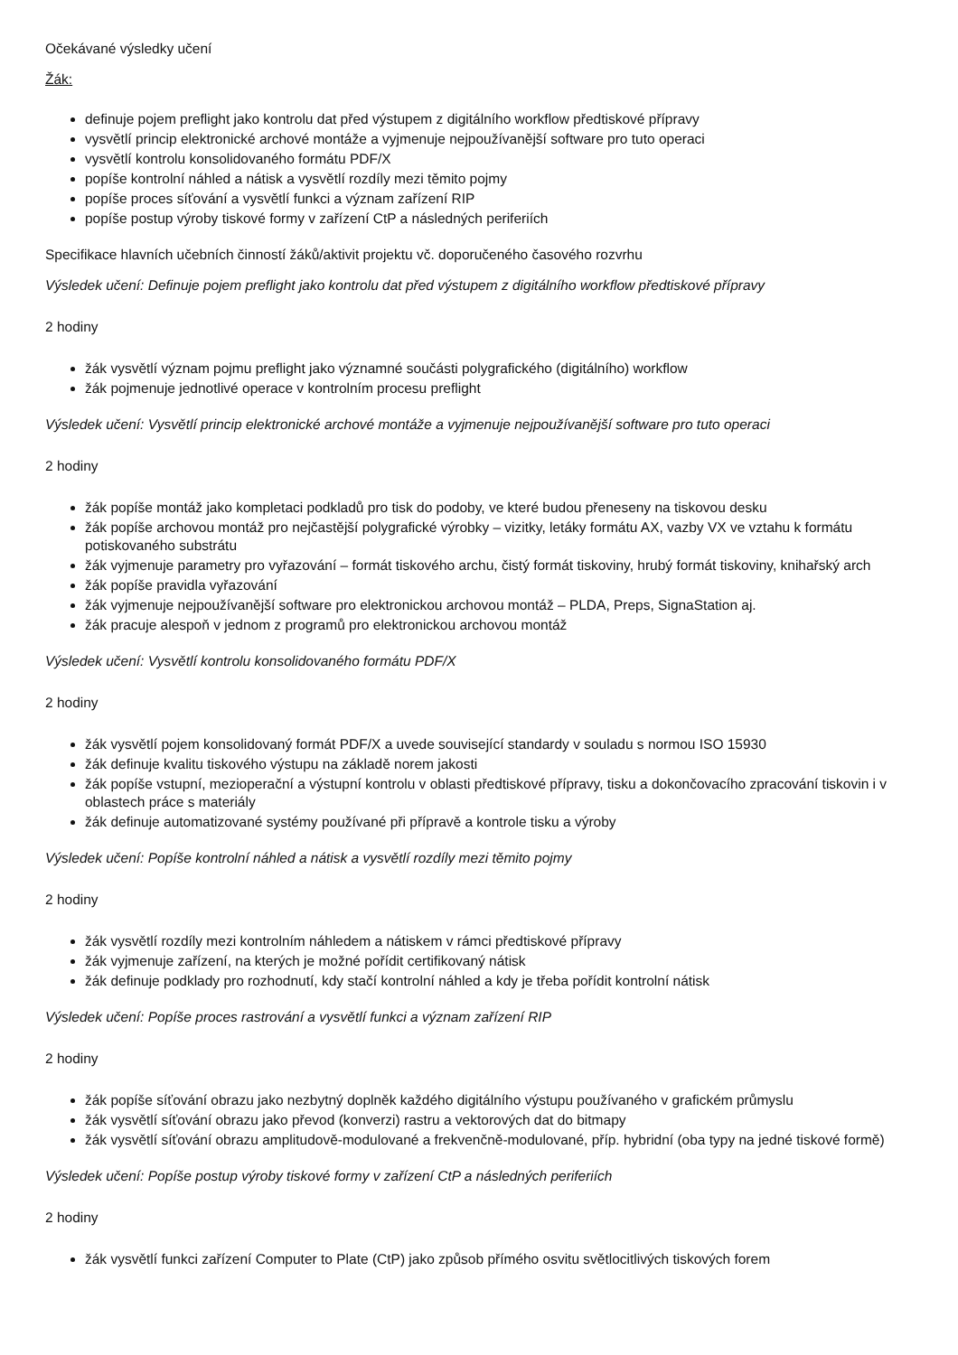Očekávané výsledky učení
Žák:
definuje pojem preflight jako kontrolu dat před výstupem z digitálního workflow předtiskové přípravy
vysvětlí princip elektronické archové montáže a vyjmenuje nejpoužívanější software pro tuto operaci
vysvětlí kontrolu konsolidovaného formátu PDF/X
popíše kontrolní náhled a nátisk a vysvětlí rozdíly mezi těmito pojmy
popíše proces síťování a vysvětlí funkci a význam zařízení RIP
popíše postup výroby tiskové formy v zařízení CtP a následných periferiích
Specifikace hlavních učebních činností žáků/aktivit projektu vč. doporučeného časového rozvrhu
Výsledek učení: Definuje pojem preflight jako kontrolu dat před výstupem z digitálního workflow předtiskové přípravy
2 hodiny
žák vysvětlí význam pojmu preflight jako významné součásti polygrafického (digitálního) workflow
žák pojmenuje jednotlivé operace v kontrolním procesu preflight
Výsledek učení: Vysvětlí princip elektronické archové montáže a vyjmenuje nejpoužívanější software pro tuto operaci
2 hodiny
žák popíše montáž jako kompletaci podkladů pro tisk do podoby, ve které budou přeneseny na tiskovou desku
žák popíše archovou montáž pro nejčastější polygrafické výrobky – vizitky, letáky formátu AX, vazby VX ve vztahu k formátu potiskovaného substrátu
žák vyjmenuje parametry pro vyřazování – formát tiskového archu, čistý formát tiskoviny, hrubý formát tiskoviny, knihařský arch
žák popíše pravidla vyřazování
žák vyjmenuje nejpoužívanější software pro elektronickou archovou montáž – PLDA, Preps, SignaStation aj.
žák pracuje alespoň v jednom z programů pro elektronickou archovou montáž
Výsledek učení: Vysvětlí kontrolu konsolidovaného formátu PDF/X
2 hodiny
žák vysvětlí pojem konsolidovaný formát PDF/X a uvede související standardy v souladu s normou ISO 15930
žák definuje kvalitu tiskového výstupu na základě norem jakosti
žák popíše vstupní, mezioperační a výstupní kontrolu v oblasti předtiskové přípravy, tisku a dokončovacího zpracování tiskovin i v oblastech práce s materiály
žák definuje automatizované systémy používané při přípravě a kontrole tisku a výroby
Výsledek učení: Popíše kontrolní náhled a nátisk a vysvětlí rozdíly mezi těmito pojmy
2 hodiny
žák vysvětlí rozdíly mezi kontrolním náhledem a nátiskem v rámci předtiskové přípravy
žák vyjmenuje zařízení, na kterých je možné pořídit certifikovaný nátisk
žák definuje podklady pro rozhodnutí, kdy stačí kontrolní náhled a kdy je třeba pořídit kontrolní nátisk
Výsledek učení: Popíše proces rastrování a vysvětlí funkci a význam zařízení RIP
2 hodiny
žák popíše síťování obrazu jako nezbytný doplněk každého digitálního výstupu používaného v grafickém průmyslu
žák vysvětlí síťování obrazu jako převod (konverzi) rastru a vektorových dat do bitmapy
žák vysvětlí síťování obrazu amplitudově-modulované a frekvenčně-modulované, příp. hybridní (oba typy na jedné tiskové formě)
Výsledek učení: Popíše postup výroby tiskové formy v zařízení CtP a následných periferiích
2 hodiny
žák vysvětlí funkci zařízení Computer to Plate (CtP) jako způsob přímého osvitu světlocitlivých tiskových forem